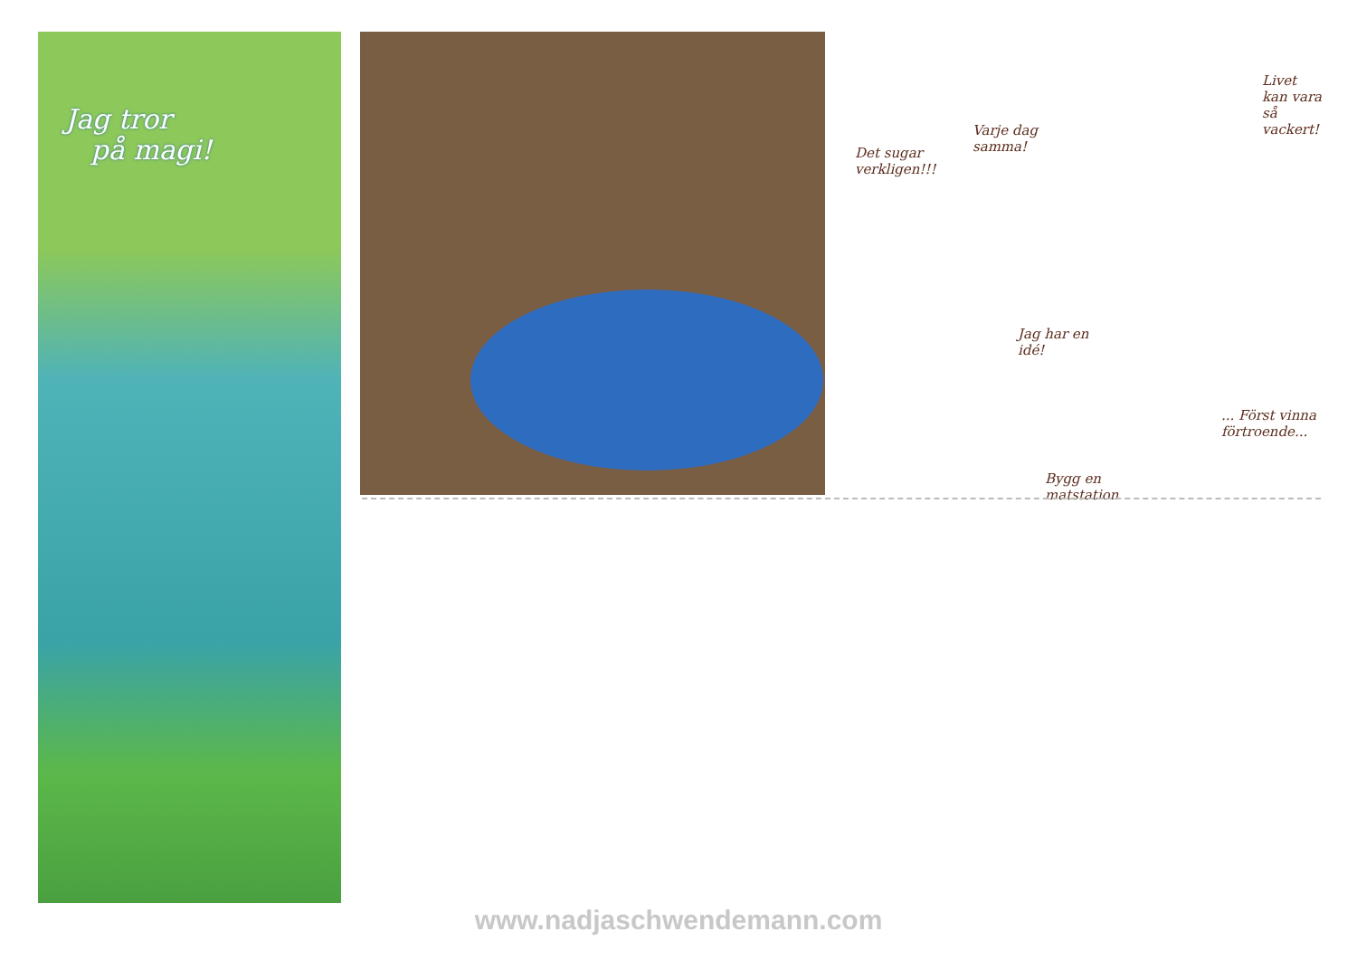Jag tror
på magi!
Det sugar verkligen!!!
Varje dag samma!
Jag har en idé!
Bygg en matstation
... Först vinna förtroende...
Livet kan vara så vackert!
www.nadjaschwendemann.com